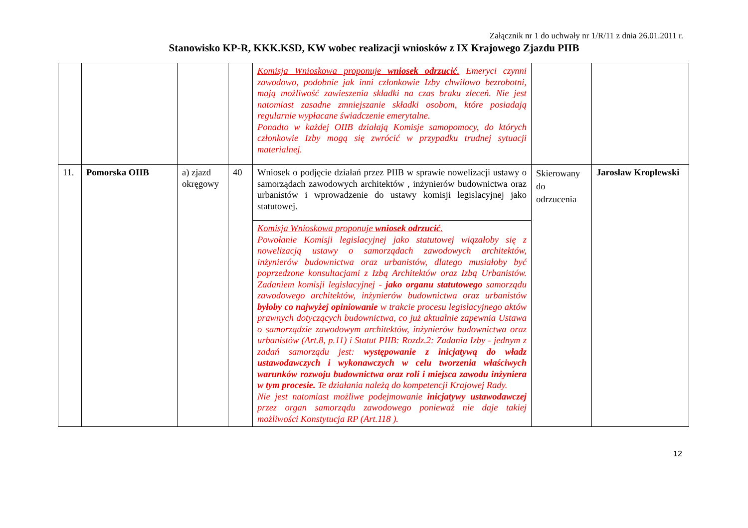Załącznik nr 1 do uchwały nr 1/R/11 z dnia 26.01.2011 r.
Stanowisko KP-R, KKK.KSD, KW wobec realizacji wniosków z IX Krajowego Zjazdu PIIB
| | | | | Komisja Wnioskowa proponuje wniosek odrzucić . Emeryci czynni zawodowo, podobnie jak inni członkowie Izby chwilowo bezrobotni, mają możliwość zawieszenia składki na czas braku zleceń. Nie jest natomiast zasadne zmniejszanie składki osobom, które posiadają regularnie wypłacane świadczenie emerytalne. Ponadto w każdej OIIB działają Komisje samopomocy, do których członkowie Izby mogą się zwrócić w przypadku trudnej sytuacji materialnej. | | |
| 11. | Pomorska OIIB | a) zjazd okręgowy | 40 | Wniosek o podjęcie działań przez PIIB w sprawie nowelizacji ustawy o samorządach zawodowych architektów , inżynierów budownictwa oraz urbanistów i wprowadzenie do ustawy komisji legislacyjnej jako statutowej. | Skierowany do odrzucenia | Jarosław Kroplewski |
| | | | | Komisja Wnioskowa proponuje wniosek odrzucić . Powołanie Komisji legislacyjnej jako statutowej wiązałoby się z nowelizacją ustawy o samorządach zawodowych architektów, inżynierów budownictwa oraz urbanistów, dlatego musiałoby być poprzedzone konsultacjami z Izbą Architektów oraz Izbą Urbanistów. Zadaniem komisji legislacyjnej - jako organu statutowego samorządu zawodowego architektów, inżynierów budownictwa oraz urbanistów byłoby co najwyżej opiniowanie w trakcie procesu legislacyjnego aktów prawnych dotyczących budownictwa, co już aktualnie zapewnia Ustawa o samorządzie zawodowym architektów, inżynierów budownictwa oraz urbanistów (Art.8, p.11) i Statut PIIB: Rozdz.2: Zadania Izby - jednym z zadań samorządu jest: występowanie z inicjatywą do władz ustawodawczych i wykonawczych w celu tworzenia właściwych warunków rozwoju budownictwa oraz roli i miejsca zawodu inżyniera w tym procesie. Te działania należą do kompetencji Krajowej Rady. Nie jest natomiast możliwe podejmowanie inicjatywy ustawodawczej przez organ samorządu zawodowego ponieważ nie daje takiej możliwości Konstytucja RP (Art.118 ). | | |
12